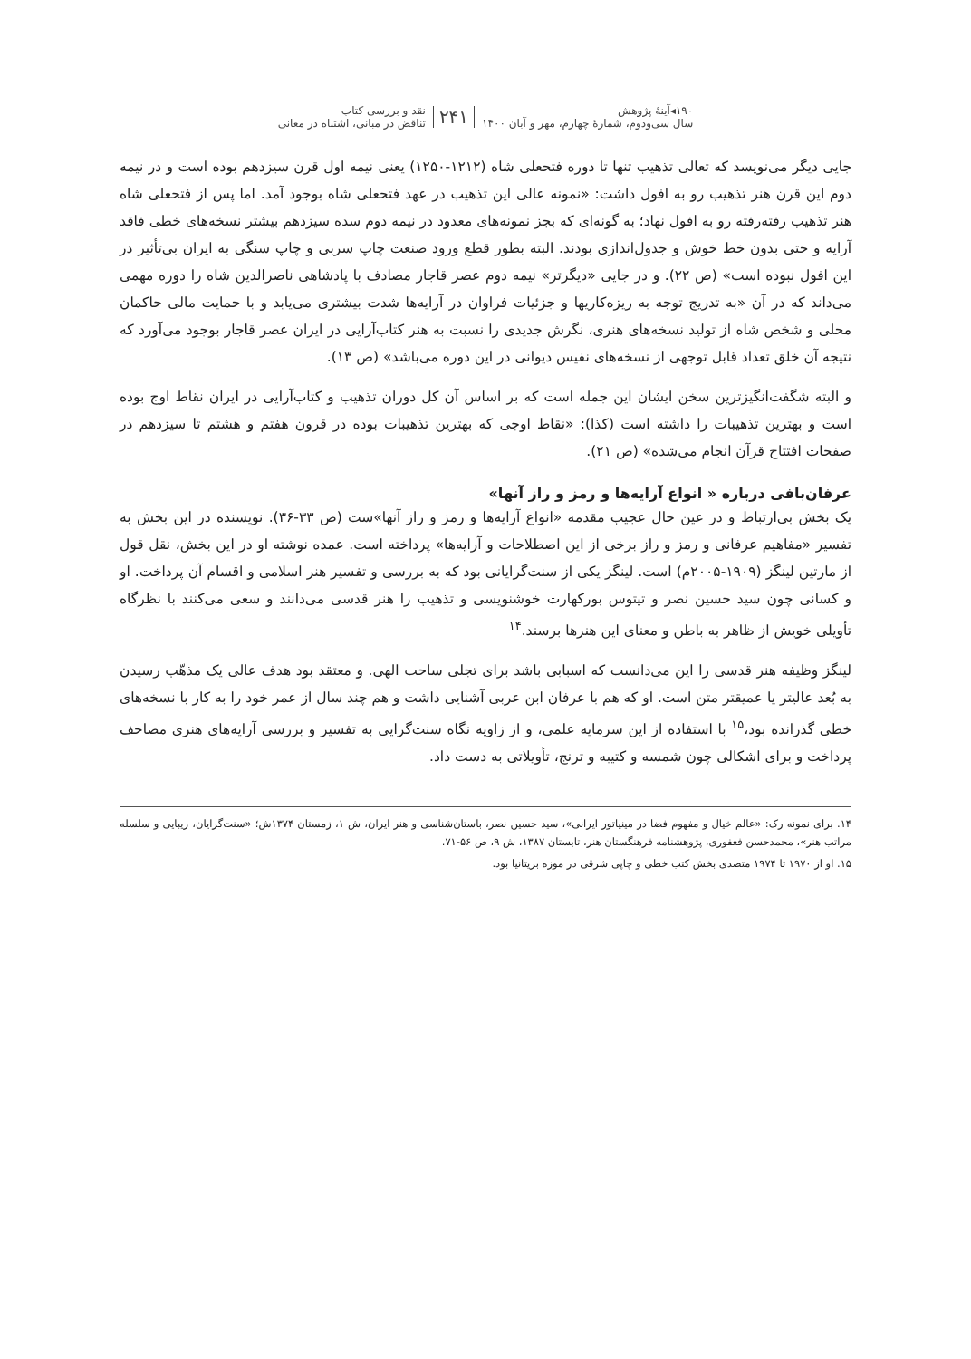۱۹۰◂آینهٔ پژوهش
سال سی‌ودوم، شمارهٔ چهارم، مهر و آبان ۱۴۰۰
۲۴۱
نقد و بررسی کتاب
تناقض در مبانی، اشتباه در معانی
جایی دیگر می‌نویسد که تعالی تذهیب تنها تا دوره فتحعلی شاه (۱۲۱۲-۱۲۵۰) یعنی نیمه اول قرن سیزدهم بوده است و در نیمه دوم این قرن هنر تذهیب رو به افول داشت: «نمونه عالی این تذهیب در عهد فتحعلی شاه بوجود آمد. اما پس از فتحعلی شاه هنر تذهیب رفته‌رفته رو به افول نهاد؛ به گونه‌ای که بجز نمونه‌های معدود در نیمه دوم سده سیزدهم بیشتر نسخه‌های خطی فاقد آرایه و حتی بدون خط خوش و جدول‌اندازی بودند. البته بطور قطع ورود صنعت چاپ سربی و چاپ سنگی به ایران بی‌تأثیر در این افول نبوده است» (ص ۲۲). و در جایی «دیگرتر» نیمه دوم عصر قاجار مصادف با پادشاهی ناصرالدین شاه را دوره مهمی می‌داند که در آن «به تدریج توجه به ریزه‌کاریها و جزئیات فراوان در آرایه‌ها شدت بیشتری می‌یابد و با حمایت مالی حاکمان محلی و شخص شاه از تولید نسخه‌های هنری، نگرش جدیدی را نسبت به هنر کتاب‌آرایی در ایران عصر قاجار بوجود می‌آورد که نتیجه آن خلق تعداد قابل توجهی از نسخه‌های نفیس دیوانی در این دوره می‌باشد» (ص ۱۳).
و البته شگفت‌انگیزترین سخن ایشان این جمله است که بر اساس آن کل دوران تذهیب و کتاب‌آرایی در ایران نقاط اوج بوده است و بهترین تذهیبات را داشته است (کذا): «نقاط اوجی که بهترین تذهیبات بوده در قرون هفتم و هشتم تا سیزدهم در صفحات افتتاح قرآن انجام می‌شده» (ص ۲۱).
عرفان‌بافی درباره « انواع آرایه‌ها و رمز و راز آنها»
یک بخش بی‌ارتباط و در عین حال عجیب مقدمه «انواع آرایه‌ها و رمز و راز آنها»ست (ص ۳۳-۳۶). نویسنده در این بخش به تفسیر «مفاهیم عرفانی و رمز و راز برخی از این اصطلاحات و آرایه‌ها» پرداخته است. عمده نوشته او در این بخش، نقل قول از مارتین لینگز (۱۹۰۹-۲۰۰۵م) است. لینگز یکی از سنت‌گرایانی بود که به بررسی و تفسیر هنر اسلامی و اقسام آن پرداخت. او و کسانی چون سید حسین نصر و تیتوس بورکهارت خوشنویسی و تذهیب را هنر قدسی می‌دانند و سعی می‌کنند با نظرگاه تأویلی خویش از ظاهر به باطن و معنای این هنرها برسند.<sup>۱۴</sup>
لینگز وظیفه هنر قدسی را این می‌دانست که اسبابی باشد برای تجلی ساحت الهی. و معتقد بود هدف عالی یک مذهّب رسیدن به بُعد عالیتر یا عمیقتر متن است. او که هم با عرفان ابن عربی آشنایی داشت و هم چند سال از عمر خود را به کار با نسخه‌های خطی گذرانده بود،<sup>۱۵</sup> با استفاده از این سرمایه علمی، و از زاویه نگاه سنت‌گرایی به تفسیر و بررسی آرایه‌های هنری مصاحف پرداخت و برای اشکالی چون شمسه و کتیبه و ترنج، تأویلاتی به دست داد.
۱۴. برای نمونه رک: «عالم خیال و مفهوم فضا در مینیاتور ایرانی»، سید حسین نصر، باستان‌شناسی و هنر ایران، ش ۱، زمستان ۱۳۷۴ش؛ «سنت‌گرایان، زیبایی و سلسله مراتب هنر»، محمدحسن فغفوری، پژوهشنامه فرهنگستان هنر، تابستان ۱۳۸۷، ش ۹، ص ۵۶-۷۱.
۱۵. او از ۱۹۷۰ تا ۱۹۷۴ متصدی بخش کتب خطی و چاپی شرقی در موزه بریتانیا بود.